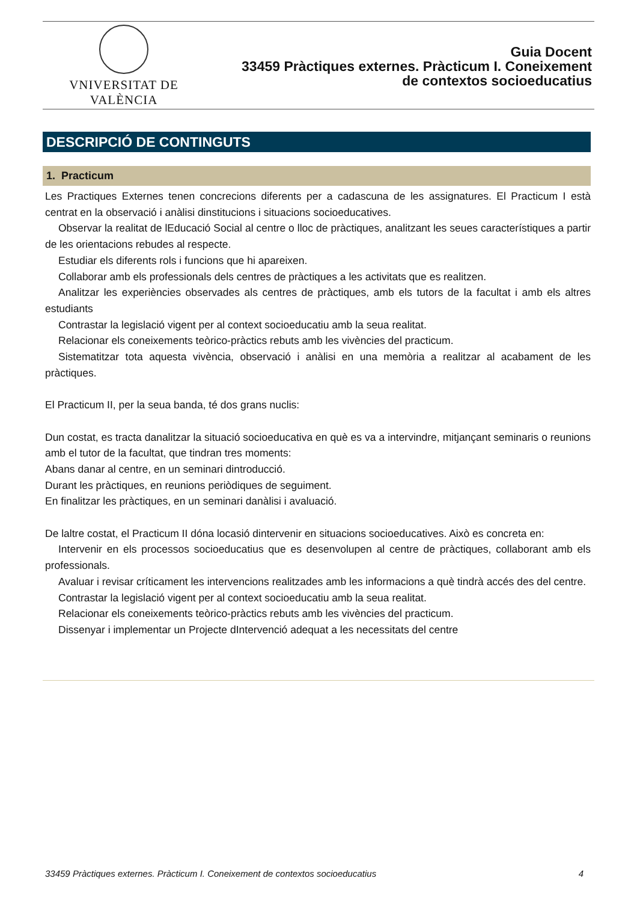VNIVERSITAT DE VALÈNCIA
Guia Docent
33459 Pràctiques externes. Pràcticum I. Coneixement
de contextos socioeducatius
DESCRIPCIÓ DE CONTINGUTS
1. Practicum
Les Practiques Externes tenen concrecions diferents per a cadascuna de les assignatures. El Practicum I està centrat en la observació i anàlisi dinstitucions i situacions socioeducatives.
Observar la realitat de lEducació Social al centre o lloc de pràctiques, analitzant les seues característiques a partir de les orientacions rebudes al respecte.
Estudiar els diferents rols i funcions que hi apareixen.
Collaborar amb els professionals dels centres de pràctiques a les activitats que es realitzen.
Analitzar les experiències observades als centres de pràctiques, amb els tutors de la facultat i amb els altres estudiants
Contrastar la legislació vigent per al context socioeducatiu amb la seua realitat.
Relacionar els coneixements teòrico-pràctics rebuts amb les vivències del practicum.
Sistematitzar tota aquesta vivència, observació i anàlisi en una memòria a realitzar al acabament de les pràctiques.
El Practicum II, per la seua banda, té dos grans nuclis:
Dun costat, es tracta danalitzar la situació socioeducativa en què es va a intervindre, mitjançant seminaris o reunions amb el tutor de la facultat, que tindran tres moments:
Abans danar al centre, en un seminari dintroducció.
Durant les pràctiques, en reunions periòdiques de seguiment.
En finalitzar les pràctiques, en un seminari danàlisi i avaluació.
De laltre costat, el Practicum II dóna locasió dintervenir en situacions socioeducatives. Això es concreta en:
Intervenir en els processos socioeducatius que es desenvolupen al centre de pràctiques, collaborant amb els professionals.
Avaluar i revisar críticament les intervencions realitzades amb les informacions a què tindrà accés des del centre.
Contrastar la legislació vigent per al context socioeducatiu amb la seua realitat.
Relacionar els coneixements teòrico-pràctics rebuts amb les vivències del practicum.
Dissenyar i implementar un Projecte dIntervenció adequat a les necessitats del centre
33459 Pràctiques externes. Pràcticum I. Coneixement de contextos socioeducatius 4